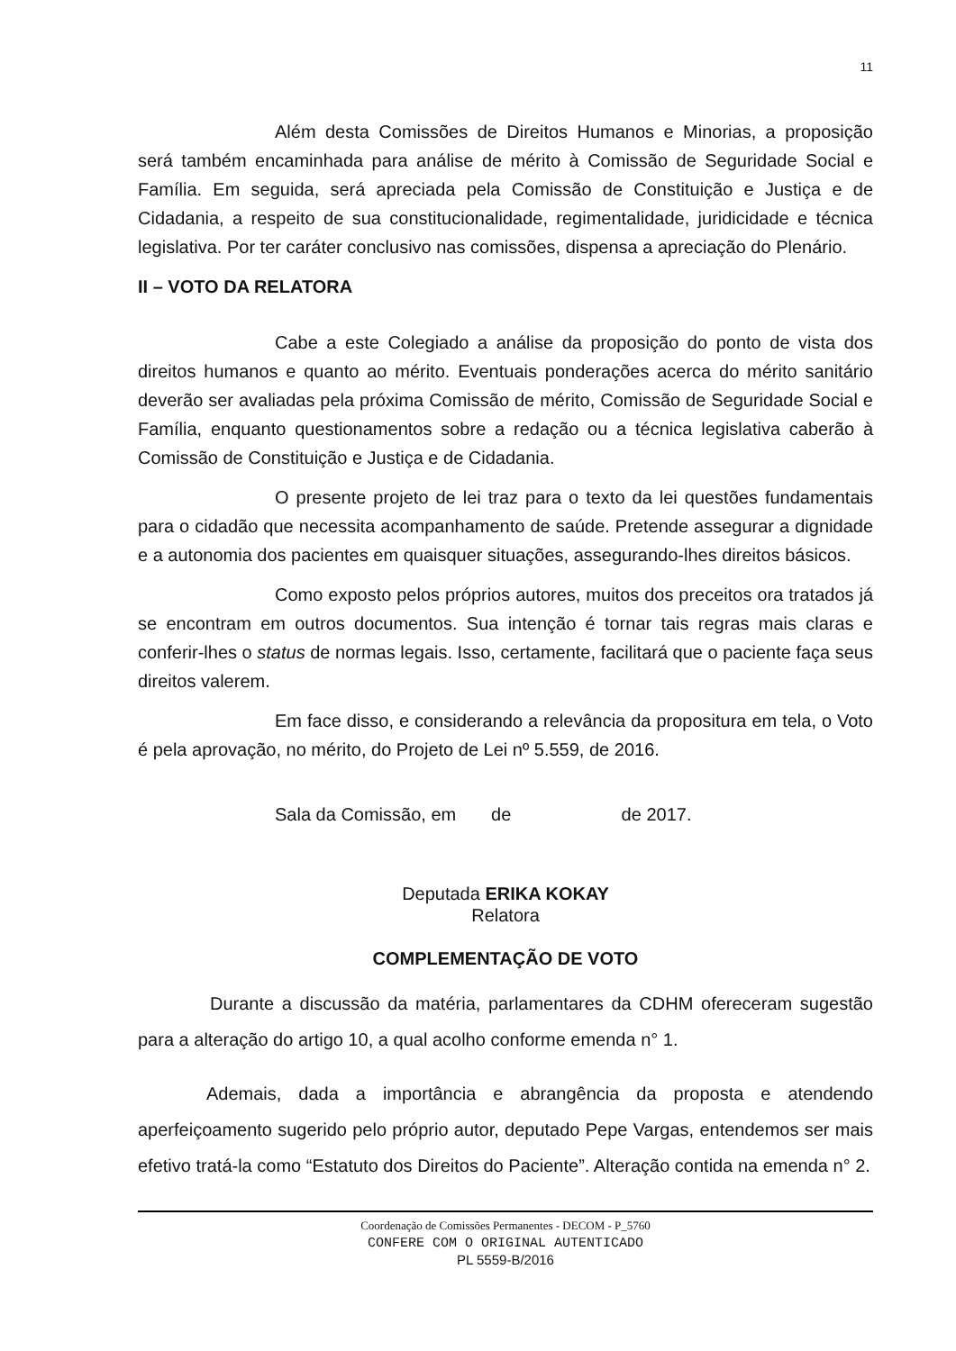11
Além desta Comissões de Direitos Humanos e Minorias, a proposição será também encaminhada para análise de mérito à Comissão de Seguridade Social e Família. Em seguida, será apreciada pela Comissão de Constituição e Justiça e de Cidadania, a respeito de sua constitucionalidade, regimentalidade, juridicidade e técnica legislativa. Por ter caráter conclusivo nas comissões, dispensa a apreciação do Plenário.
II – VOTO DA RELATORA
Cabe a este Colegiado a análise da proposição do ponto de vista dos direitos humanos e quanto ao mérito. Eventuais ponderações acerca do mérito sanitário deverão ser avaliadas pela próxima Comissão de mérito, Comissão de Seguridade Social e Família, enquanto questionamentos sobre a redação ou a técnica legislativa caberão à Comissão de Constituição e Justiça e de Cidadania.
O presente projeto de lei traz para o texto da lei questões fundamentais para o cidadão que necessita acompanhamento de saúde. Pretende assegurar a dignidade e a autonomia dos pacientes em quaisquer situações, assegurando-lhes direitos básicos.
Como exposto pelos próprios autores, muitos dos preceitos ora tratados já se encontram em outros documentos. Sua intenção é tornar tais regras mais claras e conferir-lhes o status de normas legais. Isso, certamente, facilitará que o paciente faça seus direitos valerem.
Em face disso, e considerando a relevância da propositura em tela, o Voto é pela aprovação, no mérito, do Projeto de Lei nº 5.559, de 2016.
Sala da Comissão, em de de 2017.
Deputada ERIKA KOKAY
Relatora
COMPLEMENTAÇÃO DE VOTO
Durante a discussão da matéria, parlamentares da CDHM ofereceram sugestão para a alteração do artigo 10, a qual acolho conforme emenda n° 1.
Ademais, dada a importância e abrangência da proposta e atendendo aperfeiçoamento sugerido pelo próprio autor, deputado Pepe Vargas, entendemos ser mais efetivo tratá-la como “Estatuto dos Direitos do Paciente”. Alteração contida na emenda n° 2.
Coordenação de Comissões Permanentes - DECOM - P_5760
CONFERE COM O ORIGINAL AUTENTICADO
PL 5559-B/2016